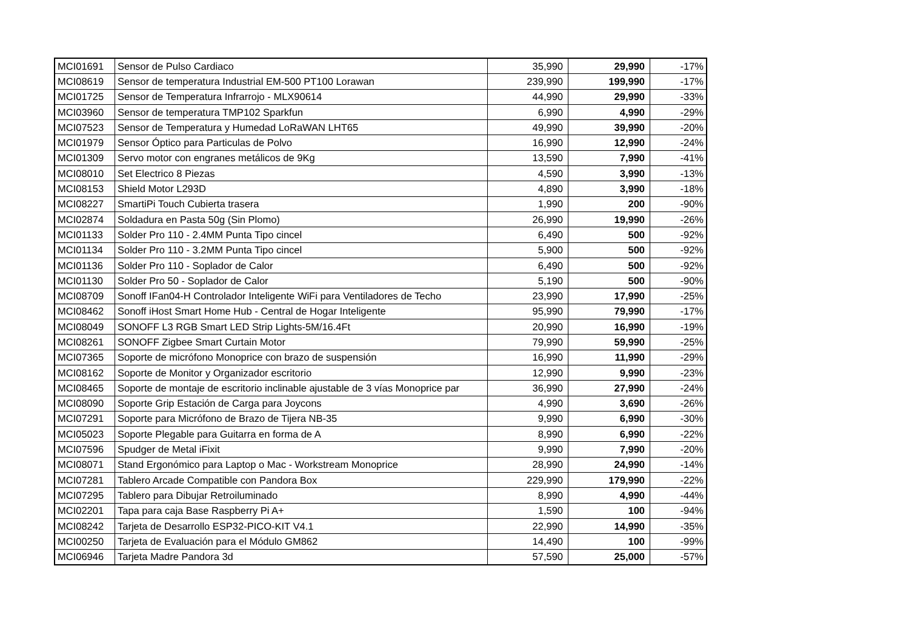| MCI01691 | Sensor de Pulso Cardiaco | 35,990 | 29,990 | -17% |
| MCI08619 | Sensor de temperatura Industrial EM-500 PT100 Lorawan | 239,990 | 199,990 | -17% |
| MCI01725 | Sensor de Temperatura Infrarrojo - MLX90614 | 44,990 | 29,990 | -33% |
| MCI03960 | Sensor de temperatura TMP102 Sparkfun | 6,990 | 4,990 | -29% |
| MCI07523 | Sensor de Temperatura y Humedad LoRaWAN LHT65 | 49,990 | 39,990 | -20% |
| MCI01979 | Sensor Óptico para Particulas de Polvo | 16,990 | 12,990 | -24% |
| MCI01309 | Servo motor con engranes metálicos de 9Kg | 13,590 | 7,990 | -41% |
| MCI08010 | Set Electrico 8 Piezas | 4,590 | 3,990 | -13% |
| MCI08153 | Shield Motor L293D | 4,890 | 3,990 | -18% |
| MCI08227 | SmartiPi Touch Cubierta trasera | 1,990 | 200 | -90% |
| MCI02874 | Soldadura en Pasta 50g (Sin Plomo) | 26,990 | 19,990 | -26% |
| MCI01133 | Solder Pro 110 - 2.4MM Punta Tipo cincel | 6,490 | 500 | -92% |
| MCI01134 | Solder Pro 110 - 3.2MM Punta Tipo cincel | 5,900 | 500 | -92% |
| MCI01136 | Solder Pro 110 - Soplador de Calor | 6,490 | 500 | -92% |
| MCI01130 | Solder Pro 50 - Soplador de Calor | 5,190 | 500 | -90% |
| MCI08709 | Sonoff IFan04-H Controlador Inteligente WiFi para Ventiladores de Techo | 23,990 | 17,990 | -25% |
| MCI08462 | Sonoff iHost Smart Home Hub - Central de Hogar Inteligente | 95,990 | 79,990 | -17% |
| MCI08049 | SONOFF L3 RGB Smart LED Strip Lights-5M/16.4Ft | 20,990 | 16,990 | -19% |
| MCI08261 | SONOFF Zigbee Smart Curtain Motor | 79,990 | 59,990 | -25% |
| MCI07365 | Soporte de micrófono Monoprice con brazo de suspensión | 16,990 | 11,990 | -29% |
| MCI08162 | Soporte de Monitor y Organizador escritorio | 12,990 | 9,990 | -23% |
| MCI08465 | Soporte de montaje de escritorio inclinable ajustable de 3 vías Monoprice par | 36,990 | 27,990 | -24% |
| MCI08090 | Soporte Grip Estación de Carga para Joycons | 4,990 | 3,690 | -26% |
| MCI07291 | Soporte para Micrófono de Brazo de Tijera NB-35 | 9,990 | 6,990 | -30% |
| MCI05023 | Soporte Plegable para Guitarra en forma de A | 8,990 | 6,990 | -22% |
| MCI07596 | Spudger de Metal iFixit | 9,990 | 7,990 | -20% |
| MCI08071 | Stand Ergonómico para Laptop o Mac - Workstream Monoprice | 28,990 | 24,990 | -14% |
| MCI07281 | Tablero Arcade Compatible con Pandora Box | 229,990 | 179,990 | -22% |
| MCI07295 | Tablero para Dibujar Retroiluminado | 8,990 | 4,990 | -44% |
| MCI02201 | Tapa para caja Base Raspberry Pi A+ | 1,590 | 100 | -94% |
| MCI08242 | Tarjeta de Desarrollo ESP32-PICO-KIT V4.1 | 22,990 | 14,990 | -35% |
| MCI00250 | Tarjeta de Evaluación para el Módulo GM862 | 14,490 | 100 | -99% |
| MCI06946 | Tarjeta Madre Pandora 3d | 57,590 | 25,000 | -57% |